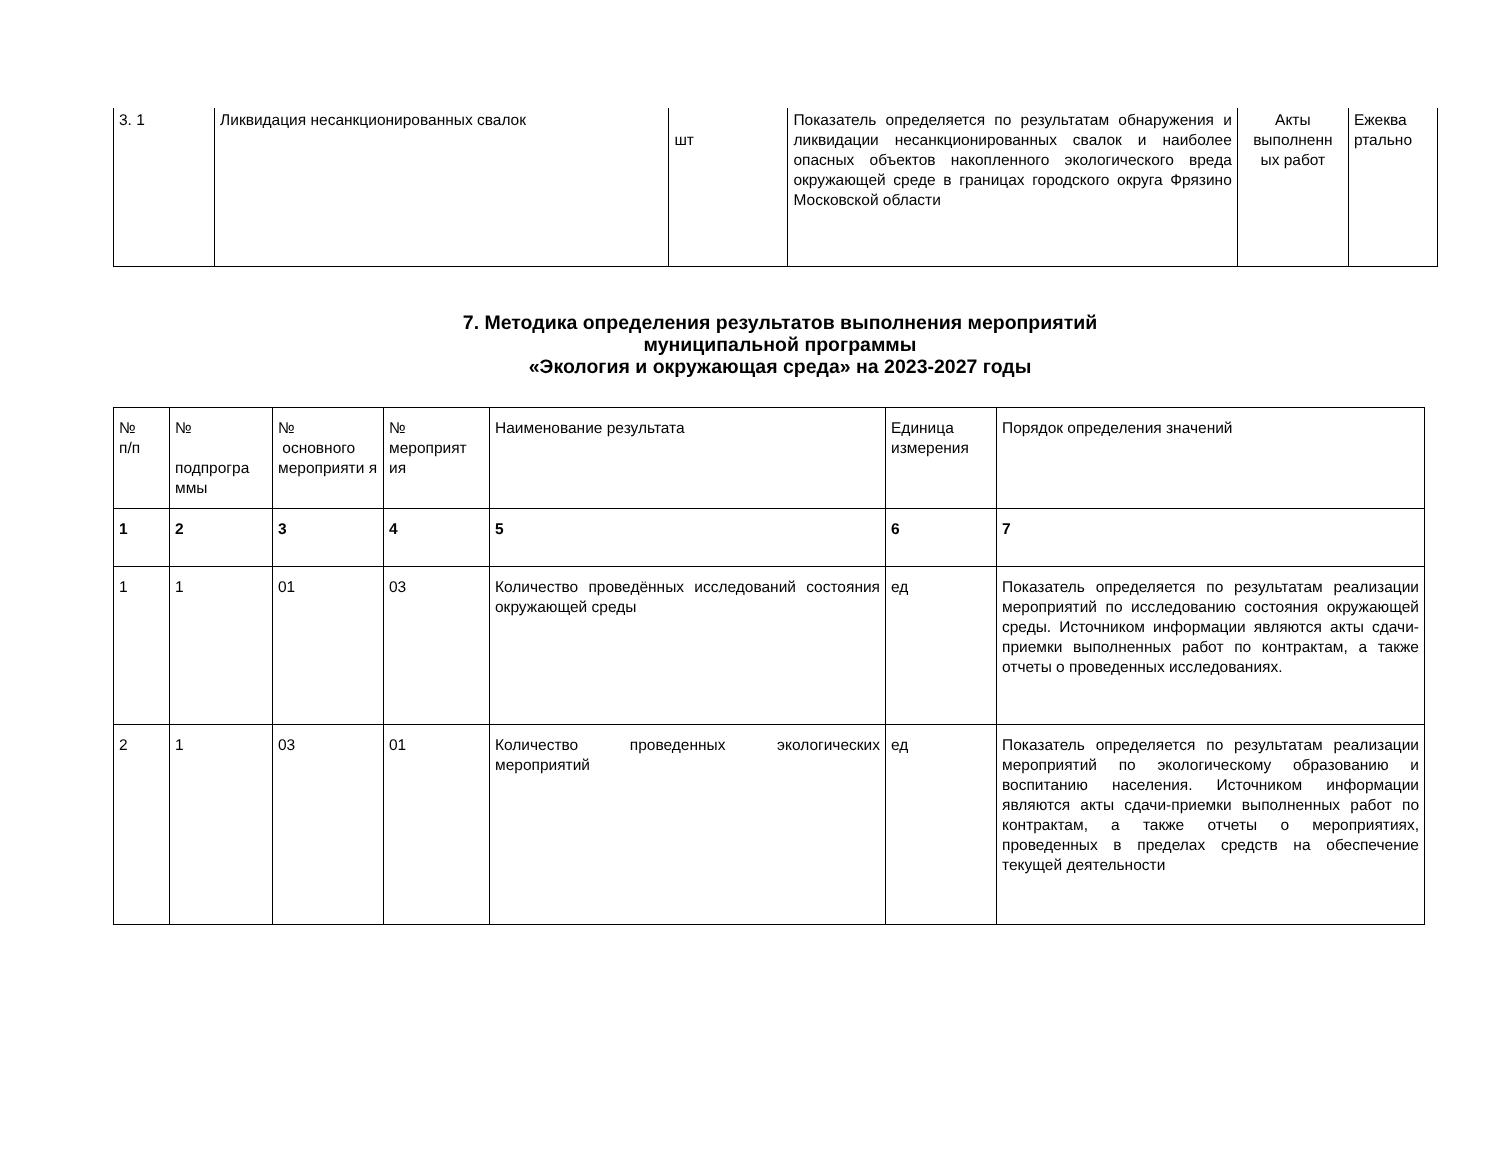| 3. 1 | Ликвидация несанкционированных свалок | шт | Показатель определяется по результатам обнаружения и ликвидации несанкционированных свалок и наиболее опасных объектов накопленного экологического вреда окружающей среде в границах городского округа Фрязино Московской области | Акты выполненн ых работ | Ежеква ртально |
7. Методика определения результатов выполнения мероприятий
муниципальной программы
«Экология и окружающая среда» на 2023-2027 годы
| № п/п | № подпрогра ммы | № основного мероприяти я | № мероприят ия | Наименование результата | Единица измерения | Порядок определения значений |
| --- | --- | --- | --- | --- | --- | --- |
| 1 | 2 | 3 | 4 | 5 | 6 | 7 |
| 1 | 1 | 01 | 03 | Количество проведённых исследований состояния окружающей среды | ед | Показатель определяется по результатам реализации мероприятий по исследованию состояния окружающей среды. Источником информации являются акты сдачи-приемки выполненных работ по контрактам, а также отчеты о проведенных исследованиях. |
| 2 | 1 | 03 | 01 | Количество проведенных экологических мероприятий | ед | Показатель определяется по результатам реализации мероприятий по экологическому образованию и воспитанию населения. Источником информации являются акты сдачи-приемки выполненных работ по контрактам, а также отчеты о мероприятиях, проведенных в пределах средств на обеспечение текущей деятельности |